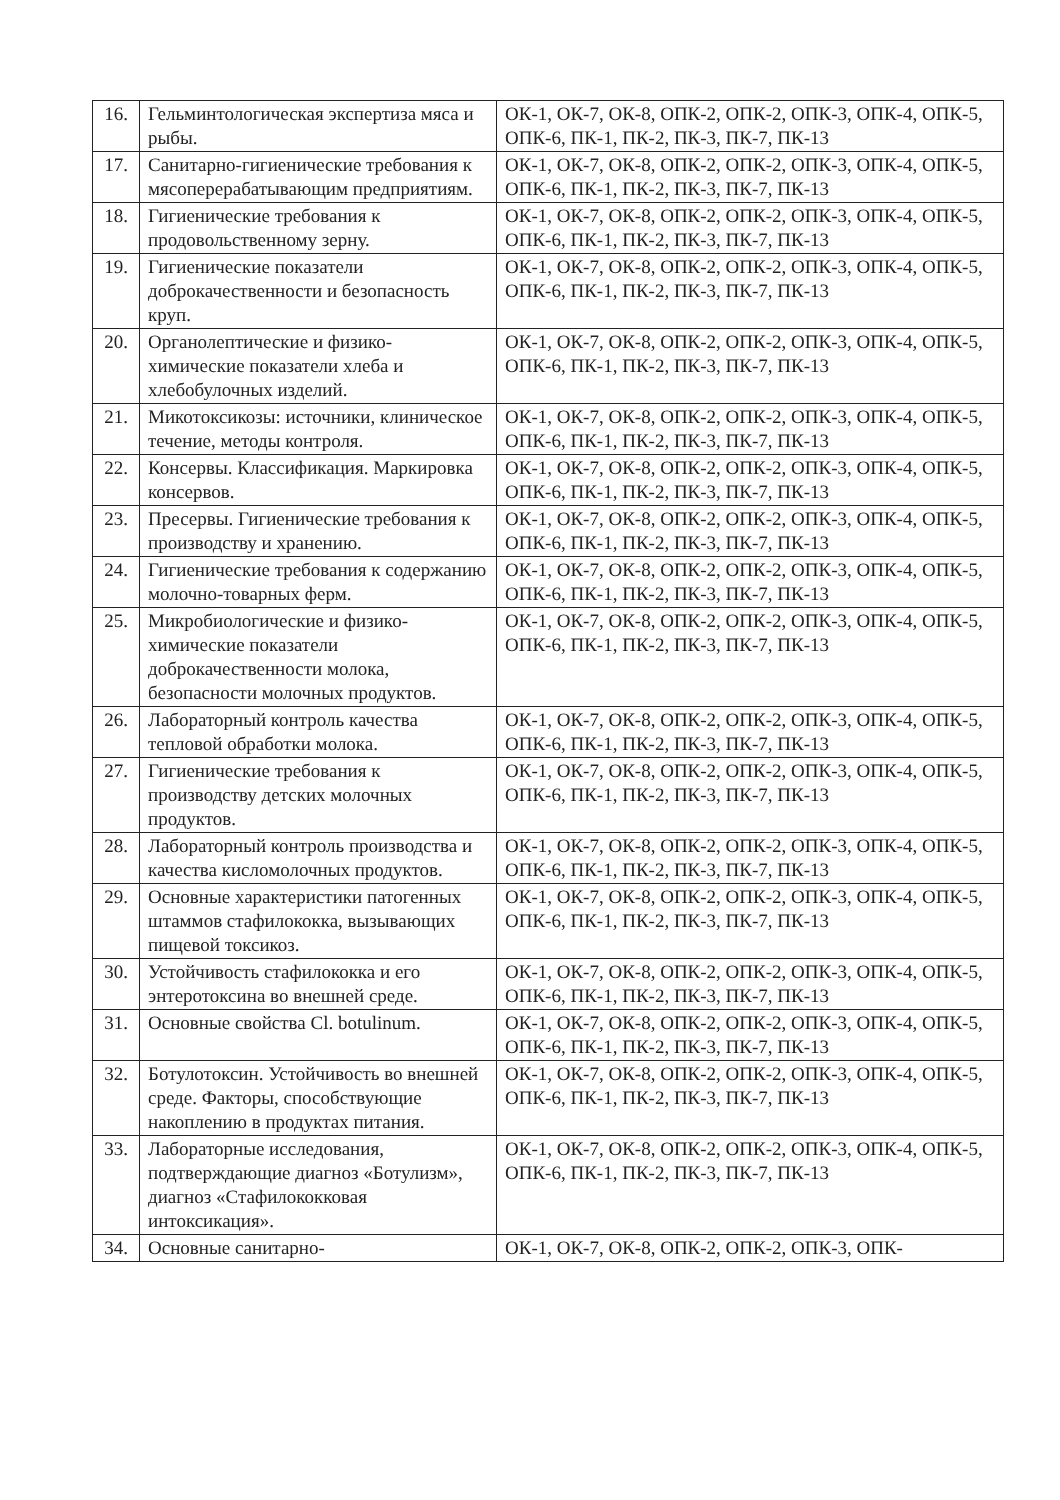| 16. | Гельминтологическая экспертиза мяса и рыбы. | ОК-1, ОК-7, ОК-8, ОПК-2, ОПК-2, ОПК-3, ОПК-4, ОПК-5, ОПК-6, ПК-1, ПК-2, ПК-3, ПК-7, ПК-13 |
| 17. | Санитарно-гигиенические требования к мясоперерабатывающим предприятиям. | ОК-1, ОК-7, ОК-8, ОПК-2, ОПК-2, ОПК-3, ОПК-4, ОПК-5, ОПК-6, ПК-1, ПК-2, ПК-3, ПК-7, ПК-13 |
| 18. | Гигиенические требования к продовольственному зерну. | ОК-1, ОК-7, ОК-8, ОПК-2, ОПК-2, ОПК-3, ОПК-4, ОПК-5, ОПК-6, ПК-1, ПК-2, ПК-3, ПК-7, ПК-13 |
| 19. | Гигиенические показатели доброкачественности и безопасность круп. | ОК-1, ОК-7, ОК-8, ОПК-2, ОПК-2, ОПК-3, ОПК-4, ОПК-5, ОПК-6, ПК-1, ПК-2, ПК-3, ПК-7, ПК-13 |
| 20. | Органолептические и физико-химические показатели хлеба и хлебобулочных изделий. | ОК-1, ОК-7, ОК-8, ОПК-2, ОПК-2, ОПК-3, ОПК-4, ОПК-5, ОПК-6, ПК-1, ПК-2, ПК-3, ПК-7, ПК-13 |
| 21. | Микотоксикозы: источники, клиническое течение, методы контроля. | ОК-1, ОК-7, ОК-8, ОПК-2, ОПК-2, ОПК-3, ОПК-4, ОПК-5, ОПК-6, ПК-1, ПК-2, ПК-3, ПК-7, ПК-13 |
| 22. | Консервы. Классификация. Маркировка консервов. | ОК-1, ОК-7, ОК-8, ОПК-2, ОПК-2, ОПК-3, ОПК-4, ОПК-5, ОПК-6, ПК-1, ПК-2, ПК-3, ПК-7, ПК-13 |
| 23. | Пресервы. Гигиенические требования к производству и хранению. | ОК-1, ОК-7, ОК-8, ОПК-2, ОПК-2, ОПК-3, ОПК-4, ОПК-5, ОПК-6, ПК-1, ПК-2, ПК-3, ПК-7, ПК-13 |
| 24. | Гигиенические требования к содержанию молочно-товарных ферм. | ОК-1, ОК-7, ОК-8, ОПК-2, ОПК-2, ОПК-3, ОПК-4, ОПК-5, ОПК-6, ПК-1, ПК-2, ПК-3, ПК-7, ПК-13 |
| 25. | Микробиологические и физико-химические показатели доброкачественности молока, безопасности молочных продуктов. | ОК-1, ОК-7, ОК-8, ОПК-2, ОПК-2, ОПК-3, ОПК-4, ОПК-5, ОПК-6, ПК-1, ПК-2, ПК-3, ПК-7, ПК-13 |
| 26. | Лабораторный контроль качества тепловой обработки молока. | ОК-1, ОК-7, ОК-8, ОПК-2, ОПК-2, ОПК-3, ОПК-4, ОПК-5, ОПК-6, ПК-1, ПК-2, ПК-3, ПК-7, ПК-13 |
| 27. | Гигиенические требования к производству детских молочных продуктов. | ОК-1, ОК-7, ОК-8, ОПК-2, ОПК-2, ОПК-3, ОПК-4, ОПК-5, ОПК-6, ПК-1, ПК-2, ПК-3, ПК-7, ПК-13 |
| 28. | Лабораторный контроль производства и качества кисломолочных продуктов. | ОК-1, ОК-7, ОК-8, ОПК-2, ОПК-2, ОПК-3, ОПК-4, ОПК-5, ОПК-6, ПК-1, ПК-2, ПК-3, ПК-7, ПК-13 |
| 29. | Основные характеристики патогенных штаммов стафилококка, вызывающих пищевой токсикоз. | ОК-1, ОК-7, ОК-8, ОПК-2, ОПК-2, ОПК-3, ОПК-4, ОПК-5, ОПК-6, ПК-1, ПК-2, ПК-3, ПК-7, ПК-13 |
| 30. | Устойчивость стафилококка и его энтеротоксина во внешней среде. | ОК-1, ОК-7, ОК-8, ОПК-2, ОПК-2, ОПК-3, ОПК-4, ОПК-5, ОПК-6, ПК-1, ПК-2, ПК-3, ПК-7, ПК-13 |
| 31. | Основные свойства Cl. botulinum. | ОК-1, ОК-7, ОК-8, ОПК-2, ОПК-2, ОПК-3, ОПК-4, ОПК-5, ОПК-6, ПК-1, ПК-2, ПК-3, ПК-7, ПК-13 |
| 32. | Ботулотоксин. Устойчивость во внешней среде. Факторы, способствующие накоплению в продуктах питания. | ОК-1, ОК-7, ОК-8, ОПК-2, ОПК-2, ОПК-3, ОПК-4, ОПК-5, ОПК-6, ПК-1, ПК-2, ПК-3, ПК-7, ПК-13 |
| 33. | Лабораторные исследования, подтверждающие диагноз «Ботулизм», диагноз «Стафилококковая интоксикация». | ОК-1, ОК-7, ОК-8, ОПК-2, ОПК-2, ОПК-3, ОПК-4, ОПК-5, ОПК-6, ПК-1, ПК-2, ПК-3, ПК-7, ПК-13 |
| 34. | Основные санитарно- | ОК-1, ОК-7, ОК-8, ОПК-2, ОПК-2, ОПК-3, ОПК- |